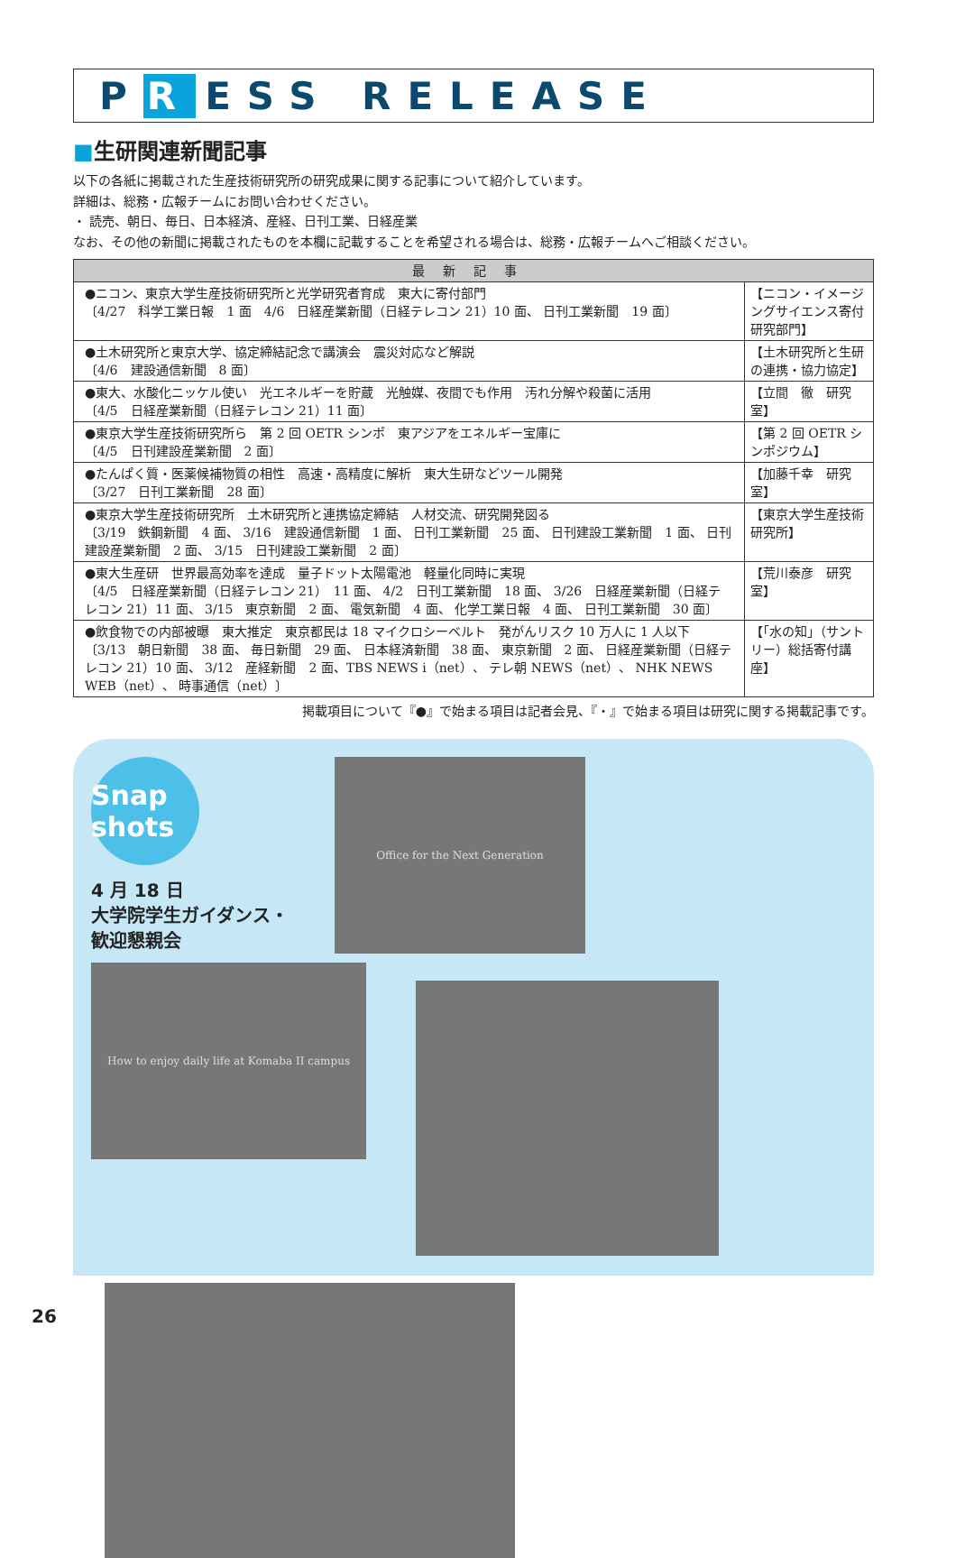P R ESS RELEASE
■生研関連新聞記事
以下の各紙に掲載された生産技術研究所の研究成果に関する記事について紹介しています。
詳細は、総務・広報チームにお問い合わせください。
・ 読売、朝日、毎日、日本経済、産経、日刊工業、日経産業
なお、その他の新聞に掲載されたものを本欄に記載することを希望される場合は、総務・広報チームへご相談ください。
| 最新記事 | |
| --- | --- |
| ●ニコン、東京大学生産技術研究所と光学研究者育成 東大に寄付部門 〔4/27 科学工業日報 1 面 4/6 日経産業新聞（日経テレコン 21）10 面、 日刊工業新聞 19 面〕 | 【ニコン・イメージングサイエンス寄付研究部門】 |
| ●土木研究所と東京大学、協定締結記念で講演会 震災対応など解説 〔4/6 建設通信新聞 8 面〕 | 【土木研究所と生研の連携・協力協定】 |
| ●東大、水酸化ニッケル使い 光エネルギーを貯蔵 光触媒、夜間でも作用 汚れ分解や殺菌に活用 〔4/5 日経産業新聞（日経テレコン 21）11 面〕 | 【立間 徹 研究室】 |
| ●東京大学生産技術研究所ら 第 2 回 OETR シンポ 東アジアをエネルギー宝庫に 〔4/5 日刊建設産業新聞 2 面〕 | 【第 2 回 OETR シンポジウム】 |
| ●たんぱく質・医薬候補物質の相性 高速・高精度に解析 東大生研などツール開発 〔3/27 日刊工業新聞 28 面〕 | 【加藤千幸 研究室】 |
| ●東京大学生産技術研究所 土木研究所と連携協定締結 人材交流、研究開発図る 〔3/19 鉄鋼新聞 4 面、 3/16 建設通信新聞 1 面、 日刊工業新聞 25 面、 日刊建設工業新聞 1 面、 日刊建設産業新聞 2 面、 3/15 日刊建設工業新聞 2 面〕 | 【東京大学生産技術研究所】 |
| ●東大生産研 世界最高効率を達成 量子ドット太陽電池 軽量化同時に実現 〔4/5 日経産業新聞（日経テレコン 21） 11 面、 4/2 日刊工業新聞 18 面、 3/26 日経産業新聞（日経テレコン 21）11 面、 3/15 東京新聞 2 面、 電気新聞 4 面、 化学工業日報 4 面、 日刊工業新聞 30 面〕 | 【荒川泰彦 研究室】 |
| ●飲食物での内部被曝 東大推定 東京都民は 18 マイクロシーベルト 発がんリスク 10 万人に 1 人以下 〔3/13 朝日新聞 38 面、 毎日新聞 29 面、 日本経済新聞 38 面、 東京新聞 2 面、 日経産業新聞（日経テレコン 21）10 面、 3/12 産経新聞 2 面、TBS NEWS i（net）、 テレ朝 NEWS（net）、 NHK NEWS WEB（net）、 時事通信（net）〕 | 【「水の知」（サントリー）総括寄付講座】 |
掲載項目について『●』で始まる項目は記者会見、『・』で始まる項目は研究に関する掲載記事です。
Snap shots
4 月 18 日
大学院学生ガイダンス・
歓迎懇親会
Office for the Next Generation
How to enjoy daily life at Komaba II campus
26